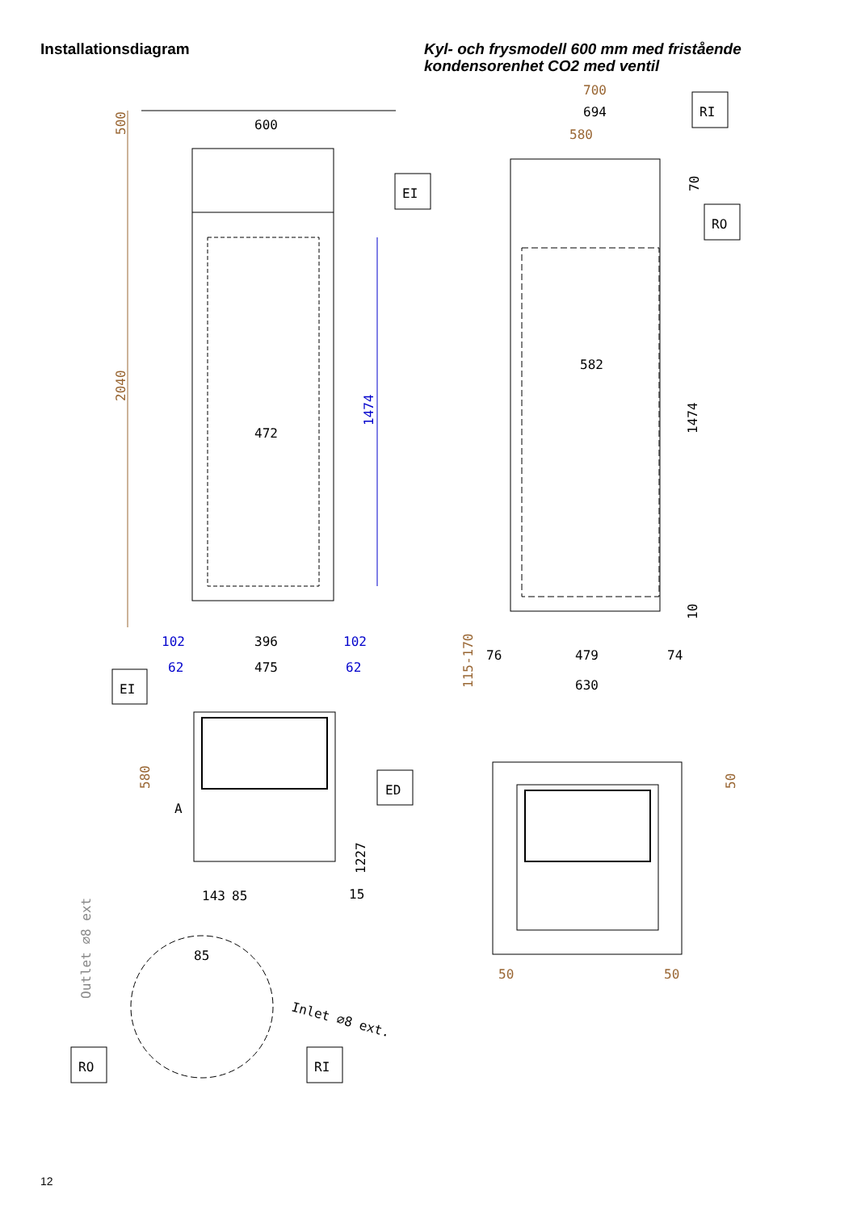Installationsdiagram
Kyl- och frysmodell 600 mm med fristående
kondensorenhet CO2 med ventil
500
2040
600
472
1474
102
396
102
62
475
62
EI
580
A
ED
1227
143
85
15
85
Outlet ∅8 ext
Inlet ∅8 ext.
RO
RI
700
694
580
RI
RO
EI
70
582
1474
10
115-170
76
479
74
630
50
50
50
12